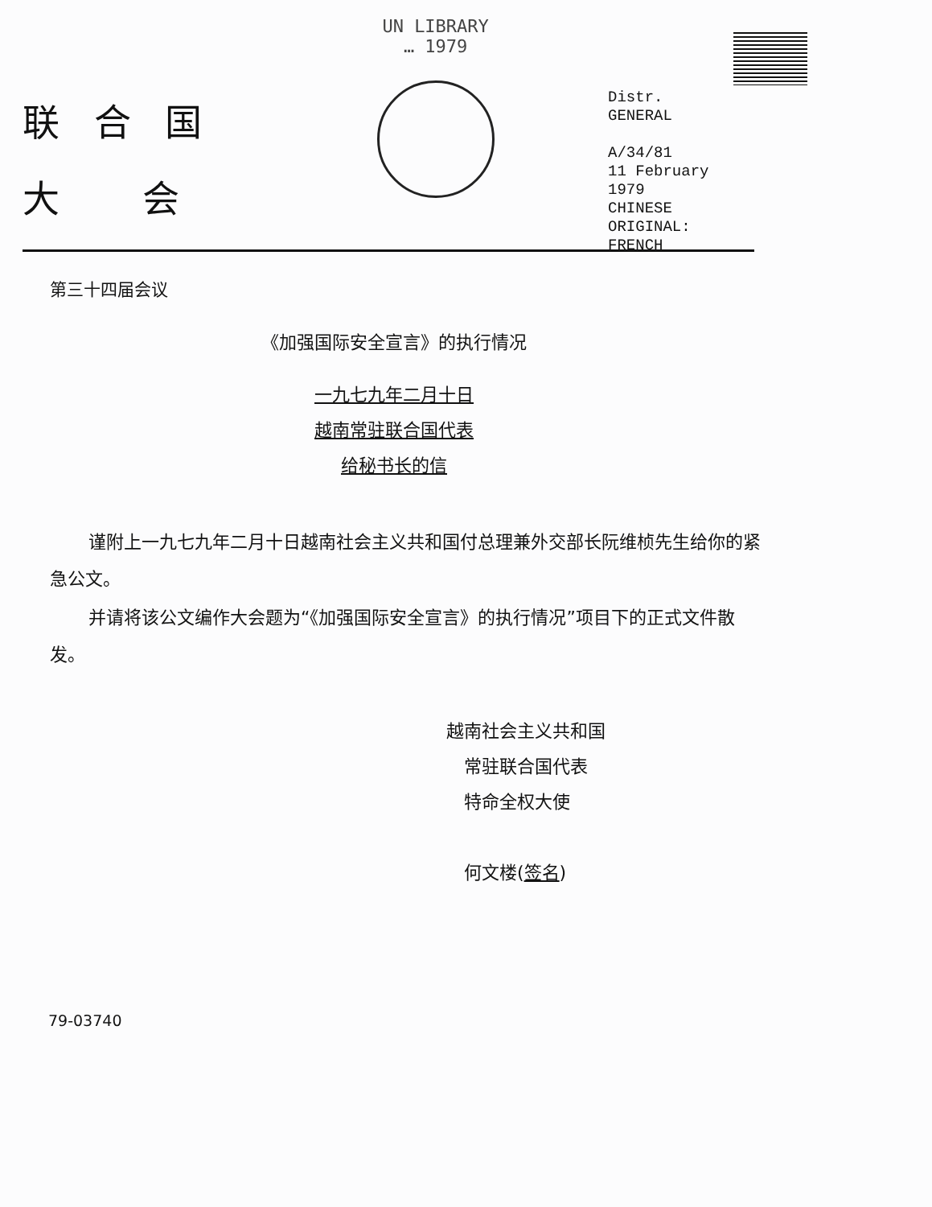联 合 国
大　 会
UN LIBRARY
… 1979
Distr.
GENERAL
A/34/81
11 February 1979
CHINESE
ORIGINAL: FRENCH
第三十四届会议
《加强国际安全宣言》的执行情况
一九七九年二月十日
越南常驻联合国代表
给秘书长的信
谨附上一九七九年二月十日越南社会主义共和国付总理兼外交部长阮维桢先生给你的紧急公文。
并请将该公文编作大会题为“《加强国际安全宣言》的执行情况”项目下的正式文件散发。
越南社会主义共和国
　常驻联合国代表
　特命全权大使
　何文楼(签名)
79-03740